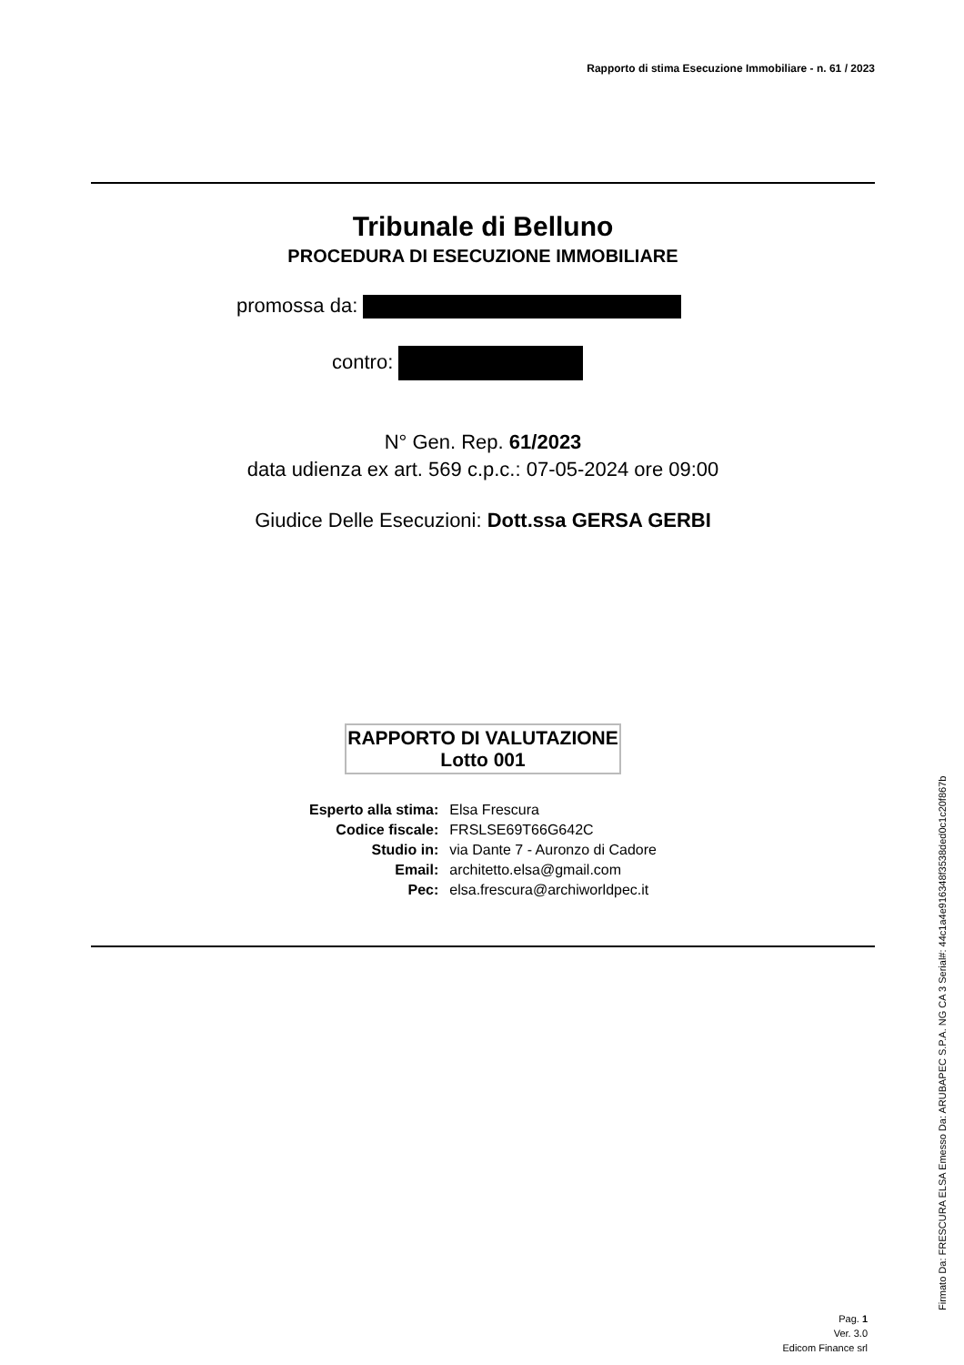Rapporto di stima Esecuzione Immobiliare - n. 61 / 2023
Tribunale di Belluno
PROCEDURA DI ESECUZIONE IMMOBILIARE
promossa da:
contro:
N° Gen. Rep. 61/2023
data udienza ex art. 569 c.p.c.: 07-05-2024 ore 09:00
Giudice Delle Esecuzioni: Dott.ssa GERSA GERBI
RAPPORTO DI VALUTAZIONE
Lotto 001
| Esperto alla stima: | Elsa Frescura |
| Codice fiscale: | FRSLSE69T66G642C |
| Studio in: | via Dante 7 - Auronzo di Cadore |
| Email: | architetto.elsa@gmail.com |
| Pec: | elsa.frescura@archiworldpec.it |
Pag. 1
Ver. 3.0
Edicom Finance srl
Firmato Da: FRESCURA ELSA Emesso Da: ARUBAPEC S.P.A. NG CA 3 Serial#: 44c1a4e916348f3538ded0c1c20f867b